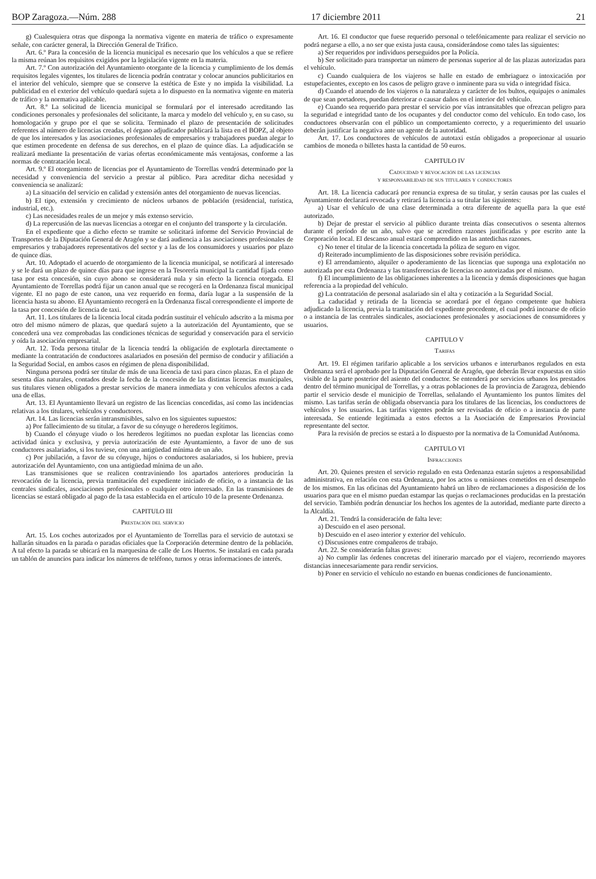BOP Zaragoza.—Núm. 288 17 diciembre 2011 21
g) Cualesquiera otras que disponga la normativa vigente en materia de tráfico o expresamente señale, con carácter general, la Dirección General de Tráfico.
Art. 6.º Para la concesión de la licencia municipal es necesario que los vehículos a que se refiere la misma reúnan los requisitos exigidos por la legislación vigente en la materia.
Art. 7.º Con autorización del Ayuntamiento otorgante de la licencia y cumplimiento de los demás requisitos legales vigentes, los titulares de licencia podrán contratar y colocar anuncios publicitarios en el interior del vehículo, siempre que se conserve la estética de Este y no impida la visibilidad. La publicidad en el exterior del vehículo quedará sujeta a lo dispuesto en la normativa vigente en materia de tráfico y la normativa aplicable.
Art. 8.º La solicitud de licencia municipal se formulará por el interesado acreditando las condiciones personales y profesionales del solicitante, la marca y modelo del vehículo y, en su caso, su homologación y grupo por el que se solicita. Terminado el plazo de presentación de solicitudes referentes al número de licencias creadas, el órgano adjudicador publicará la lista en el BOPZ, al objeto de que los interesados y las asociaciones profesionales de empresarios y trabajadores puedan alegar lo que estimen procedente en defensa de sus derechos, en el plazo de quince días. La adjudicación se realizará mediante la presentación de varias ofertas económicamente más ventajosas, conforme a las normas de contratación local.
Art. 9.º El otorgamiento de licencias por el Ayuntamiento de Torrellas vendrá determinado por la necesidad y conveniencia del servicio a prestar al público. Para acreditar dicha necesidad y conveniencia se analizará:
a) La situación del servicio en calidad y extensión antes del otorgamiento de nuevas licencias.
b) El tipo, extensión y crecimiento de núcleos urbanos de población (residencial, turística, industrial, etc.).
c) Las necesidades reales de un mejor y más extenso servicio.
d) La repercusión de las nuevas licencias a otorgar en el conjunto del transporte y la circulación.
En el expediente que a dicho efecto se tramite se solicitará informe del Servicio Provincial de Transportes de la Diputación General de Aragón y se dará audiencia a las asociaciones profesionales de empresarios y trabajadores representativos del sector y a las de los consumidores y usuarios por plazo de quince días.
Art. 10. Adoptado el acuerdo de otorgamiento de la licencia municipal, se notificará al interesado y se le dará un plazo de quince días para que ingrese en la Tesorería municipal la cantidad fijada como tasa por esta concesión, sin cuyo abono se considerará nula y sin efecto la licencia otorgada. El Ayuntamiento de Torrellas podrá fijar un canon anual que se recogerá en la Ordenanza fiscal municipal vigente. El no pago de este canon, una vez requerido en forma, daría lugar a la suspensión de la licencia hasta su abono. El Ayuntamiento recogerá en la Ordenanza fiscal correspondiente el importe de la tasa por concesión de licencia de taxi.
Art. 11. Los titulares de la licencia local citada podrán sustituir el vehículo adscrito a la misma por otro del mismo número de plazas, que quedará sujeto a la autorización del Ayuntamiento, que se concederá una vez comprobadas las condiciones técnicas de seguridad y conservación para el servicio y oída la asociación empresarial.
Art. 12. Toda persona titular de la licencia tendrá la obligación de explotarla directamente o mediante la contratación de conductores asalariados en posesión del permiso de conducir y afiliación a la Seguridad Social, en ambos casos en régimen de plena disponibilidad.
Ninguna persona podrá ser titular de más de una licencia de taxi para cinco plazas. En el plazo de sesenta días naturales, contados desde la fecha de la concesión de las distintas licencias municipales, sus titulares vienen obligados a prestar servicios de manera inmediata y con vehículos afectos a cada una de ellas.
Art. 13. El Ayuntamiento llevará un registro de las licencias concedidas, así como las incidencias relativas a los titulares, vehículos y conductores.
Art. 14. Las licencias serán intransmisibles, salvo en los siguientes supuestos:
a) Por fallecimiento de su titular, a favor de su cónyuge o herederos legítimos.
b) Cuando el cónyuge viudo o los herederos legítimos no puedan explotar las licencias como actividad única y exclusiva, y previa autorización de este Ayuntamiento, a favor de uno de sus conductores asalariados, si los tuviese, con una antigüedad mínima de un año.
c) Por jubilación, a favor de su cónyuge, hijos o conductores asalariados, si los hubiere, previa autorización del Ayuntamiento, con una antigüedad mínima de un año.
Las transmisiones que se realicen contraviniendo los apartados anteriores producirán la revocación de la licencia, previa tramitación del expediente iniciado de oficio, o a instancia de las centrales sindicales, asociaciones profesionales o cualquier otro interesado. En las transmisiones de licencias se estará obligado al pago de la tasa establecida en el artículo 10 de la presente Ordenanza.
CAPITULO III
Prestación del servicio
Art. 15. Los coches autorizados por el Ayuntamiento de Torrellas para el servicio de autotaxi se hallarán situados en la parada o paradas oficiales que la Corporación determine dentro de la población. A tal efecto la parada se ubicará en la marquesina de calle de Los Huertos. Se instalará en cada parada un tablón de anuncios para indicar los números de teléfono, turnos y otras informaciones de interés.
Art. 16. El conductor que fuese requerido personal o telefónicamente para realizar el servicio no podrá negarse a ello, a no ser que exista justa causa, considerándose como tales las siguientes:
a) Ser requeridos por individuos perseguidos por la Policía.
b) Ser solicitado para transportar un número de personas superior al de las plazas autorizadas para el vehículo.
c) Cuando cualquiera de los viajeros se halle en estado de embriaguez o intoxicación por estupefacientes, excepto en los casos de peligro grave o inminente para su vida o integridad física.
d) Cuando el atuendo de los viajeros o la naturaleza y carácter de los bultos, equipajes o animales de que sean portadores, puedan deteriorar o causar daños en el interior del vehículo.
e) Cuando sea requerido para prestar el servicio por vías intransitables que ofrezcan peligro para la seguridad e integridad tanto de los ocupantes y del conductor como del vehículo. En todo caso, los conductores observarán con el público un comportamiento correcto, y a requerimiento del usuario deberán justificar la negativa ante un agente de la autoridad.
Art. 17. Los conductores de vehículos de autotaxi están obligados a proporcionar al usuario cambios de moneda o billetes hasta la cantidad de 50 euros.
CAPITULO IV
Caducidad y revocación de las licencias
y responsabilidad de sus titulares y conductores
Art. 18. La licencia caducará por renuncia expresa de su titular, y serán causas por las cuales el Ayuntamiento declarará revocada y retirará la licencia a su titular las siguientes:
a) Usar el vehículo de una clase determinada a otra diferente de aquella para la que esté autorizado.
b) Dejar de prestar el servicio al público durante treinta días consecutivos o sesenta alternos durante el período de un año, salvo que se acrediten razones justificadas y por escrito ante la Corporación local. El descanso anual estará comprendido en las antedichas razones.
c) No tener el titular de la licencia concertada la póliza de seguro en vigor.
d) Reiterado incumplimiento de las disposiciones sobre revisión periódica.
e) El arrendamiento, alquiler o apoderamiento de las licencias que suponga una explotación no autorizada por esta Ordenanza y las transferencias de licencias no autorizadas por el mismo.
f) El incumplimiento de las obligaciones inherentes a la licencia y demás disposiciones que hagan referencia a la propiedad del vehículo.
g) La contratación de personal asalariado sin el alta y cotización a la Seguridad Social.
La caducidad y retirada de la licencia se acordará por el órgano competente que hubiera adjudicado la licencia, previa la tramitación del expediente procedente, el cual podrá incoarse de oficio o a instancia de las centrales sindicales, asociaciones profesionales y asociaciones de consumidores y usuarios.
CAPITULO V
Tarifas
Art. 19. El régimen tarifario aplicable a los servicios urbanos e interurbanos regulados en esta Ordenanza será el aprobado por la Diputación General de Aragón, que deberán llevar expuestas en sitio visible de la parte posterior del asiento del conductor. Se entenderá por servicios urbanos los prestados dentro del término municipal de Torrellas, y a otras poblaciones de la provincia de Zaragoza, debiendo partir el servicio desde el municipio de Torrellas, señalando el Ayuntamiento los puntos límites del mismo. Las tarifas serán de obligada observancia para los titulares de las licencias, los conductores de vehículos y los usuarios. Las tarifas vigentes podrán ser revisadas de oficio o a instancia de parte interesada. Se entiende legitimada a estos efectos a la Asociación de Empresarios Provincial representante del sector.
Para la revisión de precios se estará a lo dispuesto por la normativa de la Comunidad Autónoma.
CAPITULO VI
Infracciones
Art. 20. Quienes presten el servicio regulado en esta Ordenanza estarán sujetos a responsabilidad administrativa, en relación con esta Ordenanza, por los actos u omisiones cometidos en el desempeño de los mismos. En las oficinas del Ayuntamiento habrá un libro de reclamaciones a disposición de los usuarios para que en el mismo puedan estampar las quejas o reclamaciones producidas en la prestación del servicio. También podrán denunciar los hechos los agentes de la autoridad, mediante parte directo a la Alcaldía.
Art. 21. Tendrá la consideración de falta leve:
a) Descuido en el aseo personal.
b) Descuido en el aseo interior y exterior del vehículo.
c) Discusiones entre compañeros de trabajo.
Art. 22. Se considerarán faltas graves:
a) No cumplir las órdenes concretas del itinerario marcado por el viajero, recorriendo mayores distancias innecesariamente para rendir servicios.
b) Poner en servicio el vehículo no estando en buenas condiciones de funcionamiento.